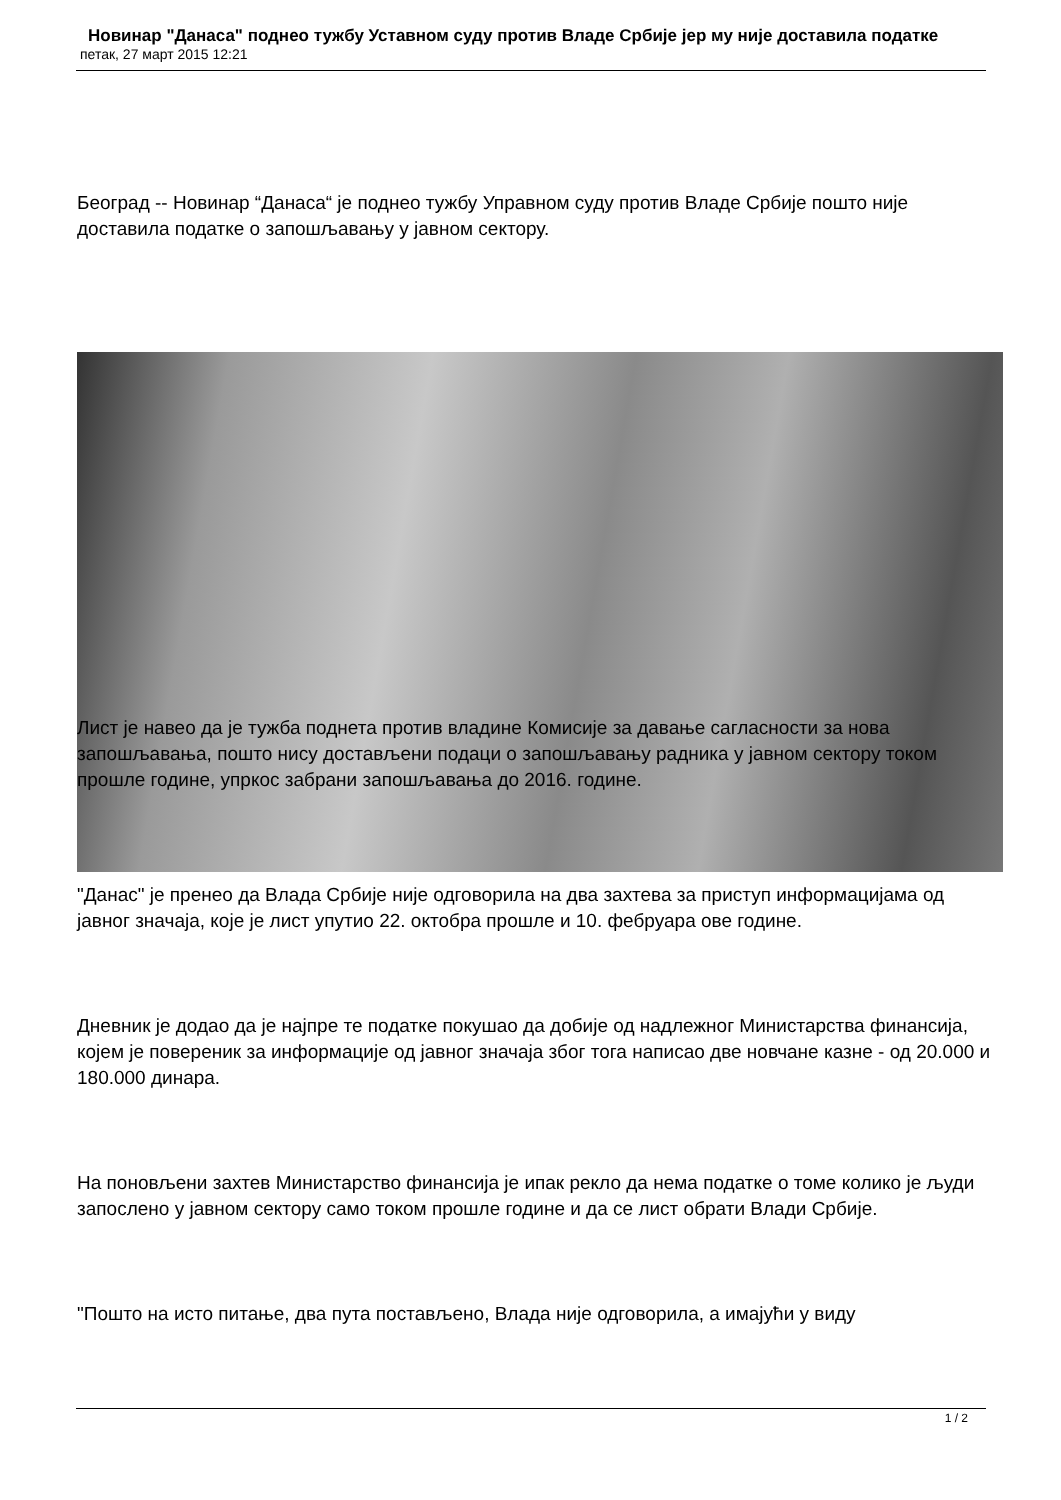Новинар "Данаса" поднео тужбу Уставном суду против Владе Србије јер му није доставила податке
петак, 27 март 2015 12:21
Београд -- Новинар “Данаса“ је поднео тужбу Управном суду против Владе Србије пошто није доставила податке о запошљавању у јавном сектору.
Лист је навео да је тужба поднета против владине Комисије за давање сагласности за нова запошљавања, пошто нису достављени подаци о запошљавању радника у јавном сектору током прошле године, упркос забрани запошљавања до 2016. године.
"Данас" је пренео да Влада Србије није одговорила на два захтева за приступ информацијама од јавног значаја, које је лист упутио 22. октобра прошле и 10. фебруара ове године.
Дневник је додао да је најпре те податке покушао да добије од надлежног Министарства финансија, којем је повереник за информације од јавног значаја због тога написао две новчане казне - од 20.000 и 180.000 динара.
На поновљени захтев Министарство финансија је ипак рекло да нема податке о томе колико је људи запослено у јавном сектору само током прошле године и да се лист обрати Влади Србије.
"Пошто на исто питање, два пута постављено, Влада није одговорила, а имајући у виду
1 / 2